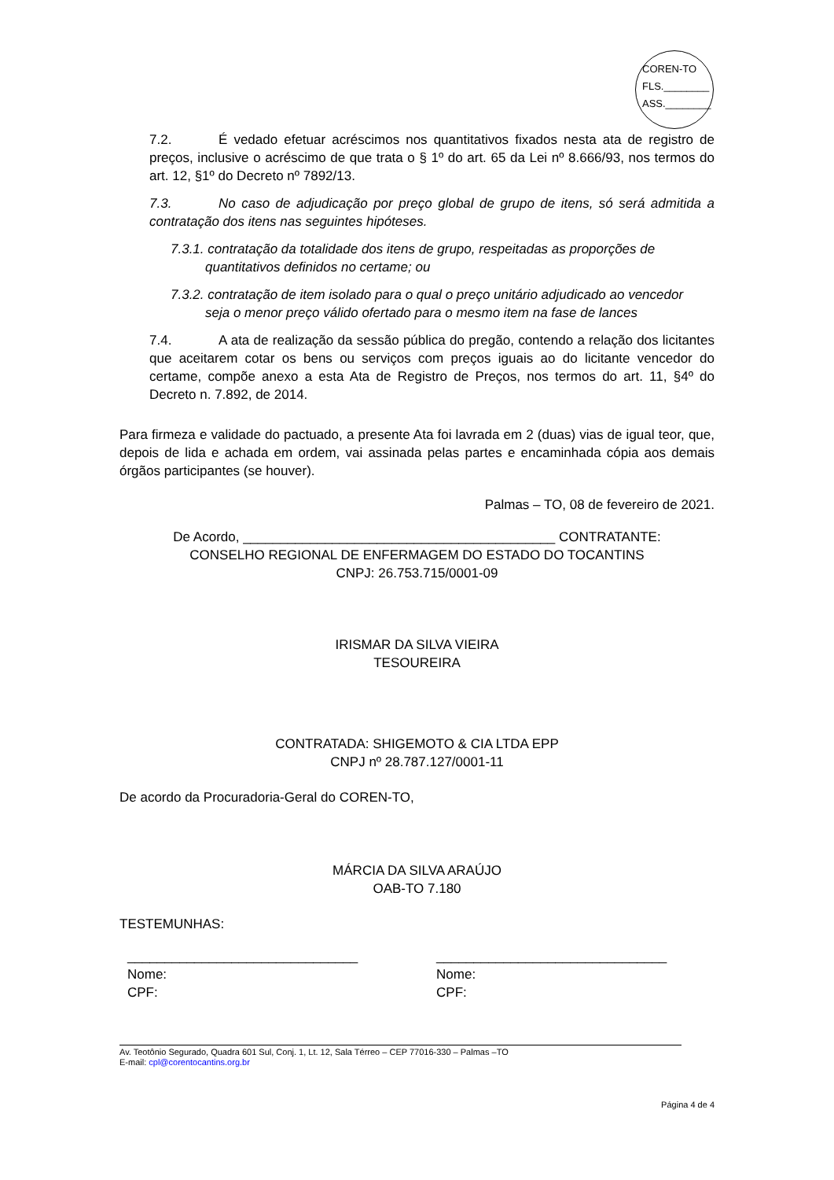COREN-TO
FLS.________
ASS.________
7.2. É vedado efetuar acréscimos nos quantitativos fixados nesta ata de registro de preços, inclusive o acréscimo de que trata o § 1º do art. 65 da Lei nº 8.666/93, nos termos do art. 12, §1º do Decreto nº 7892/13.
7.3. No caso de adjudicação por preço global de grupo de itens, só será admitida a contratação dos itens nas seguintes hipóteses.
7.3.1. contratação da totalidade dos itens de grupo, respeitadas as proporções de
quantitativos definidos no certame; ou
7.3.2. contratação de item isolado para o qual o preço unitário adjudicado ao vencedor
seja o menor preço válido ofertado para o mesmo item na fase de lances
7.4. A ata de realização da sessão pública do pregão, contendo a relação dos licitantes que aceitarem cotar os bens ou serviços com preços iguais ao do licitante vencedor do certame, compõe anexo a esta Ata de Registro de Preços, nos termos do art. 11, §4º do Decreto n. 7.892, de 2014.
Para firmeza e validade do pactuado, a presente Ata foi lavrada em 2 (duas) vias de igual teor, que, depois de lida e achada em ordem, vai assinada pelas partes e encaminhada cópia aos demais órgãos participantes (se houver).
Palmas – TO, 08 de fevereiro de 2021.
De Acordo, __________________________________________ CONTRATANTE:
CONSELHO REGIONAL DE ENFERMAGEM DO ESTADO DO TOCANTINS
CNPJ: 26.753.715/0001-09
IRISMAR DA SILVA VIEIRA
TESOUREIRA
CONTRATADA: SHIGEMOTO & CIA LTDA EPP
CNPJ nº 28.787.127/0001-11
De acordo da Procuradoria-Geral do COREN-TO,
MÁRCIA DA SILVA ARAÚJO
OAB-TO 7.180
TESTEMUNHAS:
_______________________________
Nome:
CPF:
_______________________________
Nome:
CPF:
Av. Teotônio Segurado, Quadra 601 Sul, Conj. 1, Lt. 12, Sala Térreo – CEP 77016-330 – Palmas –TO
E-mail: cpl@corentocantins.org.br
Página 4 de 4